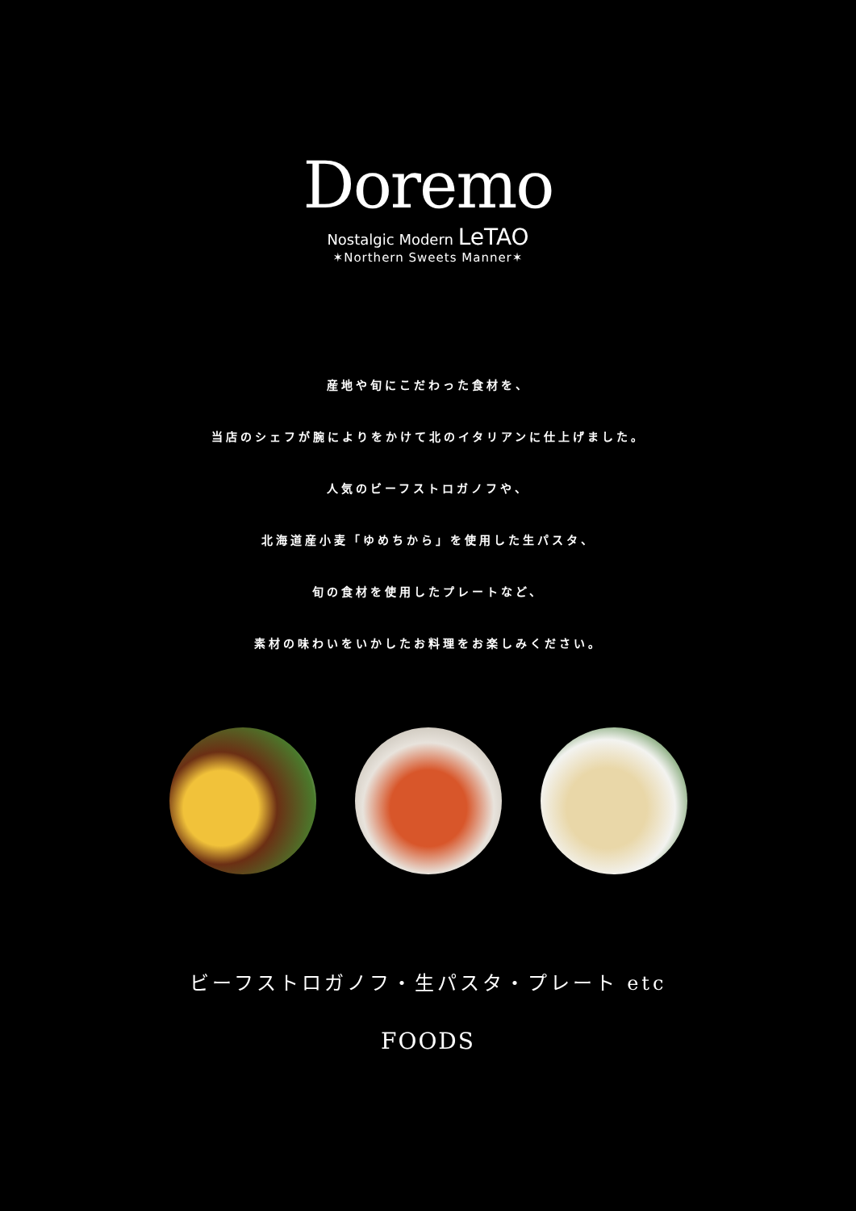Doremo
Nostalgic Modern LeTAO
✶Northern Sweets Manner✶
産地や旬にこだわった食材を、
当店のシェフが腕によりをかけて北のイタリアンに仕上げました。
人気のビーフストロガノフや、
北海道産小麦「ゆめちから」を使用した生パスタ、
旬の食材を使用したプレートなど、
素材の味わいをいかしたお料理をお楽しみください。
ビーフストロガノフ・生パスタ・プレート etc
FOODS